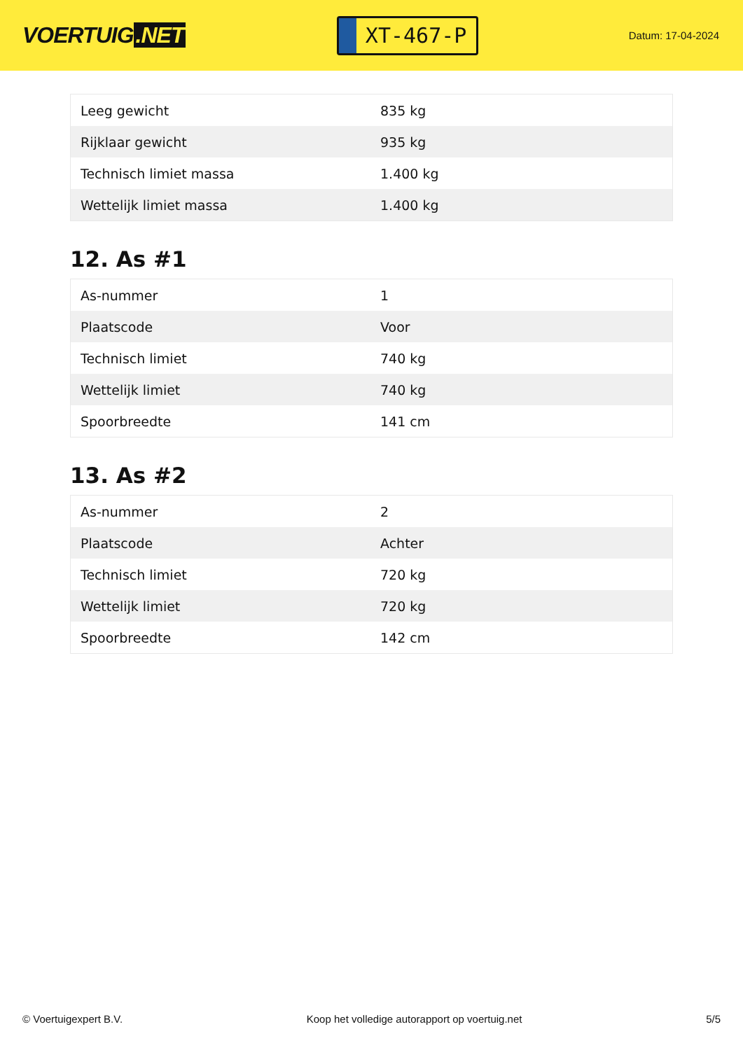VOERTUIG.NET
XT-467-P
Datum: 17-04-2024
| Leeg gewicht | 835 kg |
| Rijklaar gewicht | 935 kg |
| Technisch limiet massa | 1.400 kg |
| Wettelijk limiet massa | 1.400 kg |
12. As #1
| As-nummer | 1 |
| Plaatscode | Voor |
| Technisch limiet | 740 kg |
| Wettelijk limiet | 740 kg |
| Spoorbreedte | 141 cm |
13. As #2
| As-nummer | 2 |
| Plaatscode | Achter |
| Technisch limiet | 720 kg |
| Wettelijk limiet | 720 kg |
| Spoorbreedte | 142 cm |
© Voertuigexpert B.V. Koop het volledige autorapport op voertuig.net 5/5